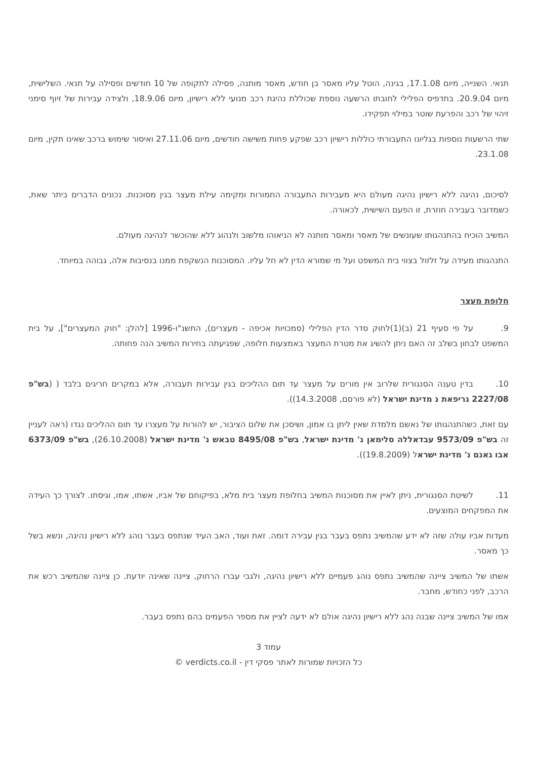תנאי. השנייה, מיום 17.1.08, בגינה, הוטל עליו מאסר בן חודש, מאסר מותנה, פסילה לתקופה של 10 חודשים ופסילה על תנאי. השלישית, מיום 20.9.04. בתדפיס הפלילי לחובתו הרשעה נוספת שכוללת נהיגת רכב מנועי ללא רישיון, מיום 18.9.06, ולצידה עבירות של זיוף סימני זיהוי של רכב והפרעת שוטר במילוי תפקידו.
שתי הרשעות נוספות בגליונו התעבורתי כוללות רישיון רכב שפקע פחות משישה חודשים, מיום 27.11.06 ואיסור שימוש ברכב שאינו תקין, מיום 23.1.08.
לסיכום, נהיגה ללא רישיון נהיגה מעולם היא מעבירות התעבורה החמורות ומקימה עילת מעצר בגין מסוכנות. נכונים הדברים ביתר שאת, כשמדובר בעבירה חוזרת, זו הפעם השישית, לכאורה.
המשיב הוכיח בהתנהגותו שעונשים של מאסר ומאסר מותנה לא הניאוהו מלשוב ולנהוג ללא שהוכשר לנהיגה מעולם.
התנהגותו מעידה על זלזול בצווי בית המשפט ועל מי שמורא הדין לא חל עליו. המסוכנות הנשקפת ממנו בנסיבות אלה, גבוהה במיוחד.
חלופת מעצר
9. על פי סעיף 21 (ב)(1)לחוק סדר הדין הפלילי (סמכויות אכיפה - מעצרים), התשנ"ו-1996 [להלן: "חוק המעצרים"], על בית המשפט לבחון בשלב זה האם ניתן להשיג את מטרת המעצר באמצעות חלופה, שפגיעתה בחירות המשיב הנה פחותה.
10. בדין טענה הסנגורית שלרוב אין מורים על מעצר עד תום ההליכים בגין עבירות תעבורה, אלא במקרים חריגים בלבד ( (בש"פ 2227/08 גריפאת נ מדינת ישראל (לא פורסם, 14.3.2008)).
עם זאת, כשהתנהגותו של נאשם מלמדת שאין ליתן בו אמון, ושיסכן את שלום הציבור, יש להורות על מעצרו עד תום ההליכים נגדו (ראה לעניין זה בש"פ 9573/09 עבדאללה סלימאן נ' מדינת ישראל, בש"פ 8495/08 טבאש נ' מדינת ישראל (26.10.2008), בש"פ 6373/09 אבו גאנם נ' מדינת ישראל (19.8.2009)).
11. לשיטת הסנגורית, ניתן לאיין את מסוכנות המשיב בחלופת מעצר בית מלא, בפיקוחם של אביו, אשתו, אמו, וגיסתו. לצורך כך העידה את המפקחים המוצעים.
מעדות אביו עולה שזה לא ידע שהמשיב נתפס בעבר בגין עבירה דומה. זאת ועוד, האב העיד שנתפס בעבר נוהג ללא רישיון נהיגה, ונשא בשל כך מאסר.
אשתו של המשיב ציינה שהמשיב נתפס נוהג פעמיים ללא רישיון נהיגה, ולגבי עברו הרחוק, ציינה שאינה יודעת. כן ציינה שהמשיב רכש את הרכב, לפני כחודש, מחבר.
אמו של המשיב ציינה שבנה נהג ללא רישיון נהיגה אולם לא ידעה לציין את מספר הפעמים בהם נתפס בעבר.
עמוד 3
כל הזכויות שמורות לאתר פסקי דין - verdicts.co.il ©